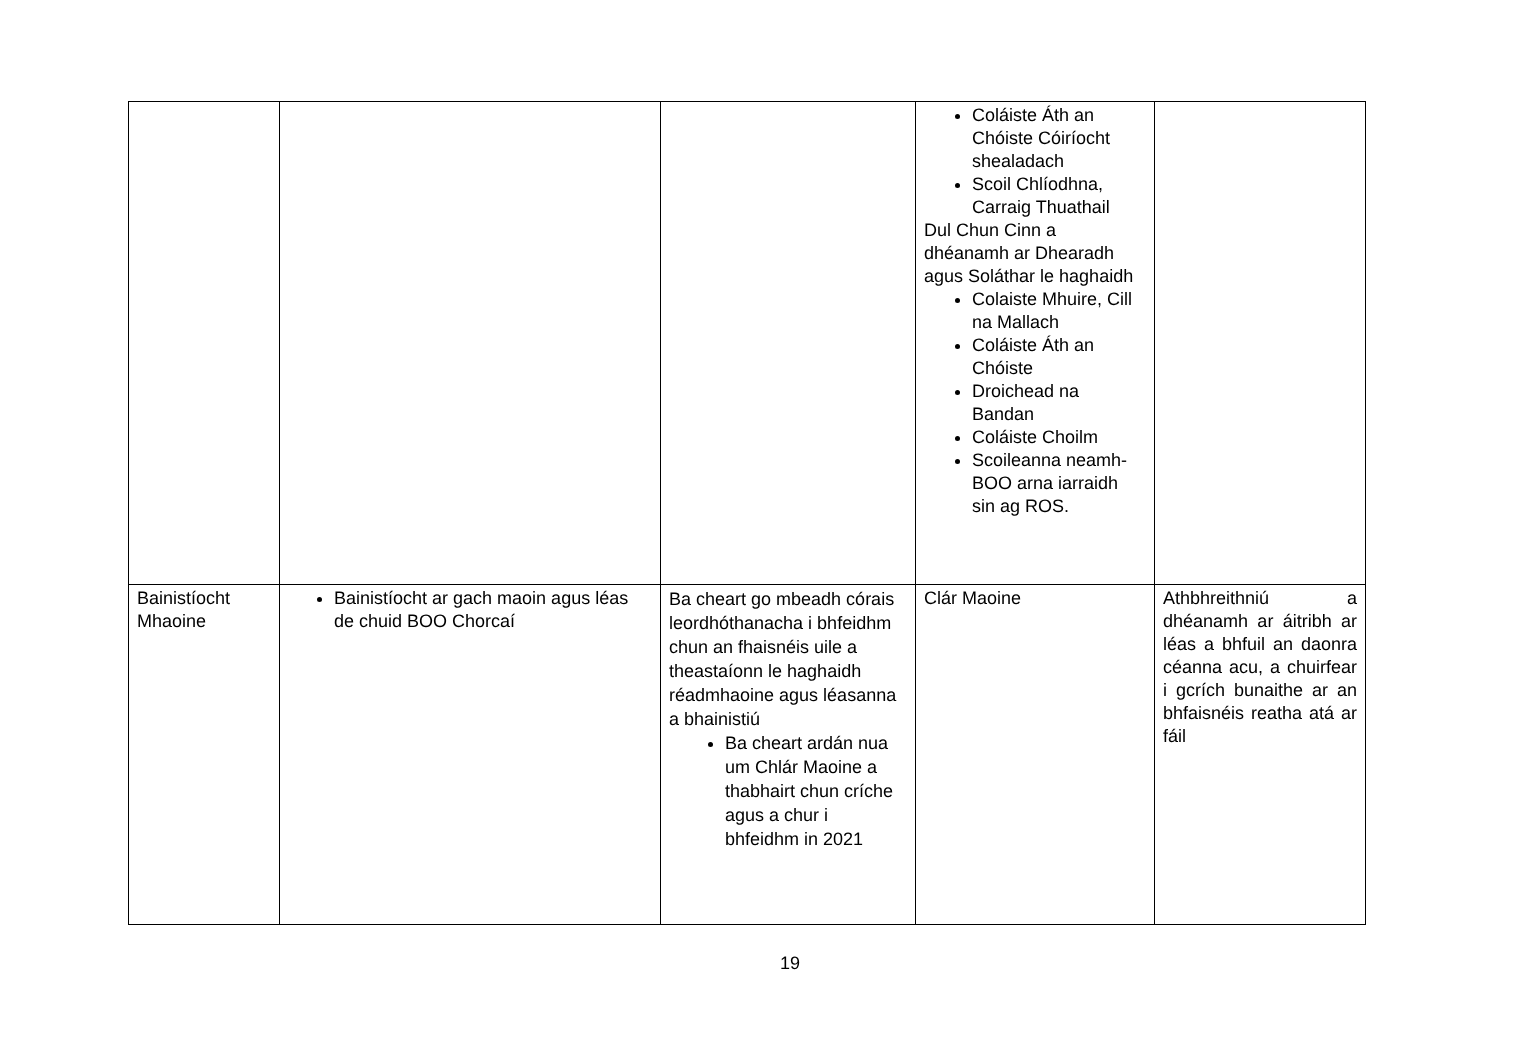| | | | Coláiste Áth an Chóiste Cóiríocht shealadach Scoil Chlíodhna, Carraig Thuathail Dul Chun Cinn a dhéanamh ar Dhearadh agus Soláthar le haghaidh Colaiste Mhuire, Cill na Mallach Coláiste Áth an Chóiste Droichead na Bandan Coláiste Choilm Scoileanna neamh-BOO arna iarraidh sin ag ROS. | |
| Bainistíocht Mhaoine | Bainistíocht ar gach maoin agus léas de chuid BOO Chorcaí | Ba cheart go mbeadh córais leordhóthanacha i bhfeidhm chun an fhaisnéis uile a theastaíonn le haghaidh réadmhaoine agus léasanna a bhainistiú Ba cheart ardán nua um Chlár Maoine a thabhairt chun críche agus a chur i bhfeidhm in 2021 | Clár Maoine | Athbhreithniú a dhéanamh ar áitribh ar léas a bhfuil an daonra céanna acu, a chuirfear i gcrích bunaithe ar an bhfaisnéis reatha atá ar fáil |
19